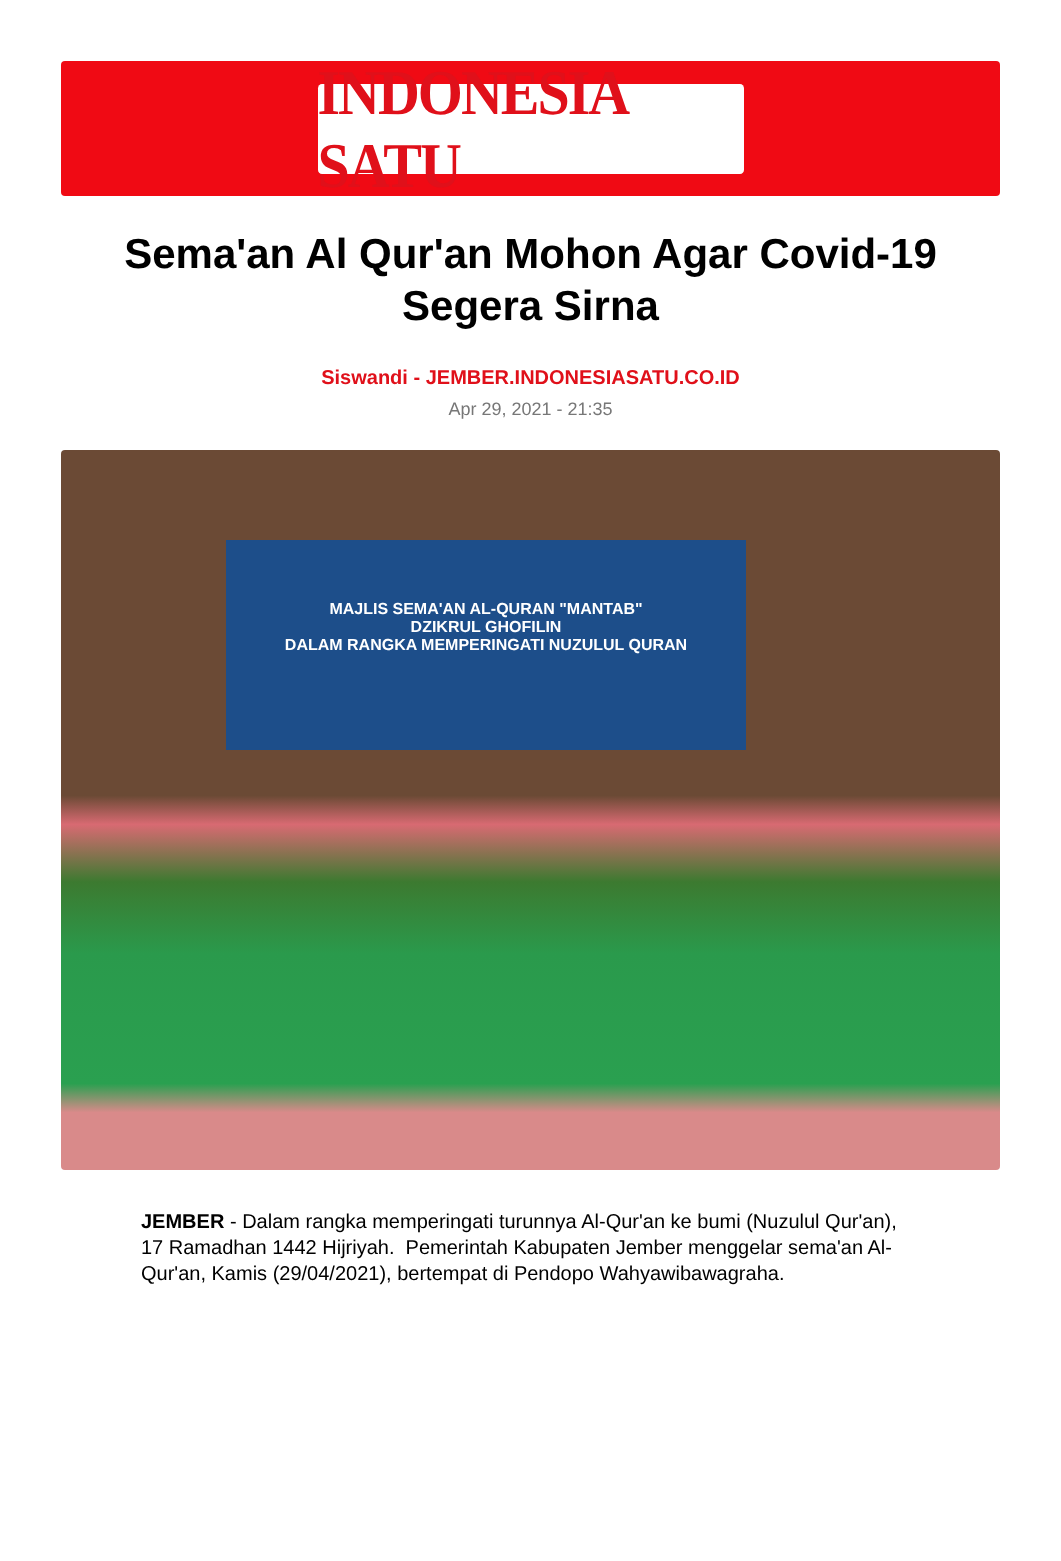INDONESIA SATU
Sema'an Al Qur'an Mohon Agar Covid-19 Segera Sirna
Siswandi - JEMBER.INDONESIASATU.CO.ID
Apr 29, 2021 - 21:35
MAJLIS SEMA'AN AL-QURAN "MANTAB"
DZIKRUL GHOFILIN
DALAM RANGKA MEMPERINGATI NUZULUL QURAN
JEMBER - Dalam rangka memperingati turunnya Al-Qur'an ke bumi (Nuzulul Qur'an), 17 Ramadhan 1442 Hijriyah. Pemerintah Kabupaten Jember menggelar sema'an Al-Qur'an, Kamis (29/04/2021), bertempat di Pendopo Wahyawibawagraha.